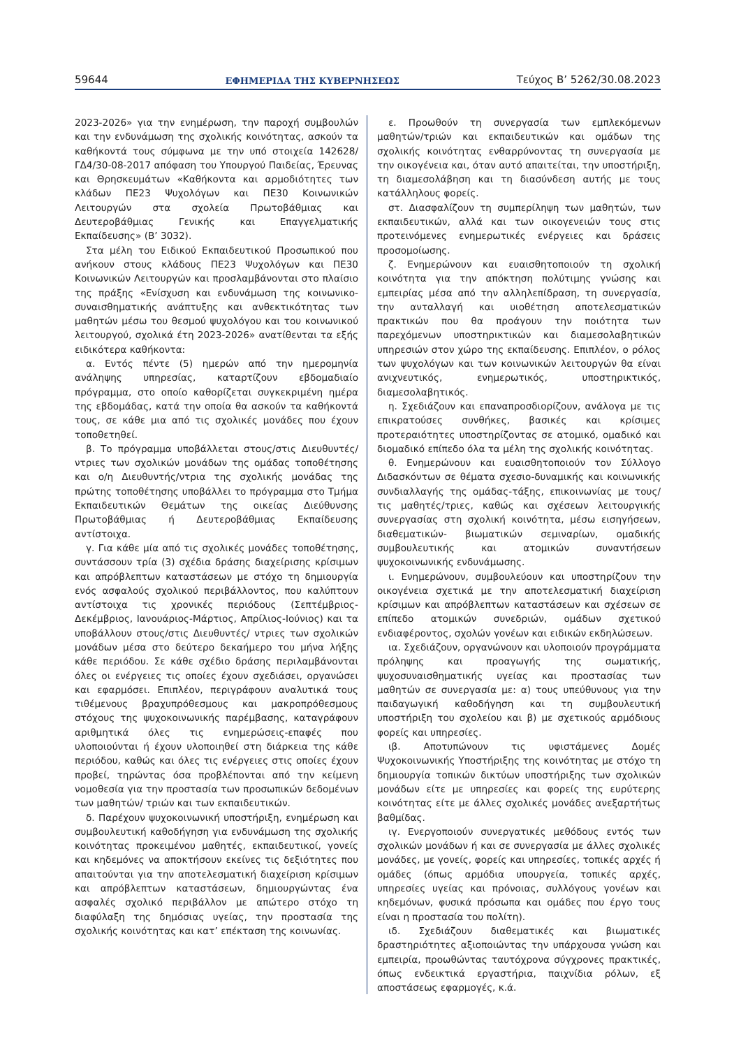59644 ΕΦΗΜΕΡΙΔΑ ΤΗΣ ΚΥΒΕΡΝΗΣΕΩΣ Τεύχος B’ 5262/30.08.2023
2023-2026» για την ενημέρωση, την παροχή συμβουλών και την ενδυνάμωση της σχολικής κοινότητας, ασκούν τα καθήκοντά τους σύμφωνα με την υπό στοιχεία 142628/ ΓΔ4/30-08-2017 απόφαση του Υπουργού Παιδείας, Έρευνας και Θρησκευμάτων «Καθήκοντα και αρμοδιότητες των κλάδων ΠΕ23 Ψυχολόγων και ΠΕ30 Κοινωνικών Λειτουργών στα σχολεία Πρωτοβάθμιας και Δευτεροβάθμιας Γενικής και Επαγγελματικής Εκπαίδευσης» (Β’ 3032).
Στα μέλη του Ειδικού Εκπαιδευτικού Προσωπικού που ανήκουν στους κλάδους ΠΕ23 Ψυχολόγων και ΠΕ30 Κοινωνικών Λειτουργών και προσλαμβάνονται στο πλαίσιο της πράξης «Ενίσχυση και ενδυνάμωση της κοινωνικο-συναισθηματικής ανάπτυξης και ανθεκτικότητας των μαθητών μέσω του θεσμού ψυχολόγου και του κοινωνικού λειτουργού, σχολικά έτη 2023-2026» ανατίθενται τα εξής ειδικότερα καθήκοντα:
α. Εντός πέντε (5) ημερών από την ημερομηνία ανάληψης υπηρεσίας, καταρτίζουν εβδομαδιαίο πρόγραμμα, στο οποίο καθορίζεται συγκεκριμένη ημέρα της εβδομάδας, κατά την οποία θα ασκούν τα καθήκοντά τους, σε κάθε μια από τις σχολικές μονάδες που έχουν τοποθετηθεί.
β. Το πρόγραμμα υποβάλλεται στους/στις Διευθυντές/ ντριες των σχολικών μονάδων της ομάδας τοποθέτησης και ο/η Διευθυντής/ντρια της σχολικής μονάδας της πρώτης τοποθέτησης υποβάλλει το πρόγραμμα στο Τμήμα Εκπαιδευτικών Θεμάτων της οικείας Διεύθυνσης Πρωτοβάθμιας ή Δευτεροβάθμιας Εκπαίδευσης αντίστοιχα.
γ. Για κάθε μία από τις σχολικές μονάδες τοποθέτησης, συντάσσουν τρία (3) σχέδια δράσης διαχείρισης κρίσιμων και απρόβλεπτων καταστάσεων με στόχο τη δημιουργία ενός ασφαλούς σχολικού περιβάλλοντος, που καλύπτουν αντίστοιχα τις χρονικές περιόδους (Σεπτέμβριος- Δεκέμβριος, Ιανουάριος-Μάρτιος, Απρίλιος-Ιούνιος) και τα υποβάλλουν στους/στις Διευθυντές/ ντριες των σχολικών μονάδων μέσα στο δεύτερο δεκαήμερο του μήνα λήξης κάθε περιόδου. Σε κάθε σχέδιο δράσης περιλαμβάνονται όλες οι ενέργειες τις οποίες έχουν σχεδιάσει, οργανώσει και εφαρμόσει. Επιπλέον, περιγράφουν αναλυτικά τους τιθέμενους βραχυπρόθεσμους και μακροπρόθεσμους στόχους της ψυχοκοινωνικής παρέμβασης, καταγράφουν αριθμητικά όλες τις ενημερώσεις-επαφές που υλοποιούνται ή έχουν υλοποιηθεί στη διάρκεια της κάθε περιόδου, καθώς και όλες τις ενέργειες στις οποίες έχουν προβεί, τηρώντας όσα προβλέπονται από την κείμενη νομοθεσία για την προστασία των προσωπικών δεδομένων των μαθητών/ τριών και των εκπαιδευτικών.
δ. Παρέχουν ψυχοκοινωνική υποστήριξη, ενημέρωση και συμβουλευτική καθοδήγηση για ενδυνάμωση της σχολικής κοινότητας προκειμένου μαθητές, εκπαιδευτικοί, γονείς και κηδεμόνες να αποκτήσουν εκείνες τις δεξιότητες που απαιτούνται για την αποτελεσματική διαχείριση κρίσιμων και απρόβλεπτων καταστάσεων, δημιουργώντας ένα ασφαλές σχολικό περιβάλλον με απώτερο στόχο τη διαφύλαξη της δημόσιας υγείας, την προστασία της σχολικής κοινότητας και κατ’ επέκταση της κοινωνίας.
ε. Προωθούν τη συνεργασία των εμπλεκόμενων μαθητών/τριών και εκπαιδευτικών και ομάδων της σχολικής κοινότητας ενθαρρύνοντας τη συνεργασία με την οικογένεια και, όταν αυτό απαιτείται, την υποστήριξη, τη διαμεσολάβηση και τη διασύνδεση αυτής με τους κατάλληλους φορείς.
στ. Διασφαλίζουν τη συμπερίληψη των μαθητών, των εκπαιδευτικών, αλλά και των οικογενειών τους στις προτεινόμενες ενημερωτικές ενέργειες και δράσεις προσομοίωσης.
ζ. Ενημερώνουν και ευαισθητοποιούν τη σχολική κοινότητα για την απόκτηση πολύτιμης γνώσης και εμπειρίας μέσα από την αλληλεπίδραση, τη συνεργασία, την ανταλλαγή και υιοθέτηση αποτελεσματικών πρακτικών που θα προάγουν την ποιότητα των παρεχόμενων υποστηρικτικών και διαμεσολαβητικών υπηρεσιών στον χώρο της εκπαίδευσης. Επιπλέον, ο ρόλος των ψυχολόγων και των κοινωνικών λειτουργών θα είναι ανιχνευτικός, ενημερωτικός, υποστηρικτικός, διαμεσολαβητικός.
η. Σχεδιάζουν και επαναπροσδιορίζουν, ανάλογα με τις επικρατούσες συνθήκες, βασικές και κρίσιμες προτεραιότητες υποστηρίζοντας σε ατομικό, ομαδικό και διομαδικό επίπεδο όλα τα μέλη της σχολικής κοινότητας.
θ. Ενημερώνουν και ευαισθητοποιούν τον Σύλλογο Διδασκόντων σε θέματα σχεσιο-δυναμικής και κοινωνικής συνδιαλλαγής της ομάδας-τάξης, επικοινωνίας με τους/τις μαθητές/τριες, καθώς και σχέσεων λειτουργικής συνεργασίας στη σχολική κοινότητα, μέσω εισηγήσεων, διαθεματικών- βιωματικών σεμιναρίων, ομαδικής συμβουλευτικής και ατομικών συναντήσεων ψυχοκοινωνικής ενδυνάμωσης.
ι. Ενημερώνουν, συμβουλεύουν και υποστηρίζουν την οικογένεια σχετικά με την αποτελεσματική διαχείριση κρίσιμων και απρόβλεπτων καταστάσεων και σχέσεων σε επίπεδο ατομικών συνεδριών, ομάδων σχετικού ενδιαφέροντος, σχολών γονέων και ειδικών εκδηλώσεων.
ια. Σχεδιάζουν, οργανώνουν και υλοποιούν προγράμματα πρόληψης και προαγωγής της σωματικής, ψυχοσυναισθηματικής υγείας και προστασίας των μαθητών σε συνεργασία με: α) τους υπεύθυνους για την παιδαγωγική καθοδήγηση και τη συμβουλευτική υποστήριξη του σχολείου και β) με σχετικούς αρμόδιους φορείς και υπηρεσίες.
ιβ. Αποτυπώνουν τις υφιστάμενες Δομές Ψυχοκοινωνικής Υποστήριξης της κοινότητας με στόχο τη δημιουργία τοπικών δικτύων υποστήριξης των σχολικών μονάδων είτε με υπηρεσίες και φορείς της ευρύτερης κοινότητας είτε με άλλες σχολικές μονάδες ανεξαρτήτως βαθμίδας.
ιγ. Ενεργοποιούν συνεργατικές μεθόδους εντός των σχολικών μονάδων ή και σε συνεργασία με άλλες σχολικές μονάδες, με γονείς, φορείς και υπηρεσίες, τοπικές αρχές ή ομάδες (όπως αρμόδια υπουργεία, τοπικές αρχές, υπηρεσίες υγείας και πρόνοιας, συλλόγους γονέων και κηδεμόνων, φυσικά πρόσωπα και ομάδες που έργο τους είναι η προστασία του πολίτη).
ιδ. Σχεδιάζουν διαθεματικές και βιωματικές δραστηριότητες αξιοποιώντας την υπάρχουσα γνώση και εμπειρία, προωθώντας ταυτόχρονα σύγχρονες πρακτικές, όπως ενδεικτικά εργαστήρια, παιχνίδια ρόλων, εξ αποστάσεως εφαρμογές, κ.ά.